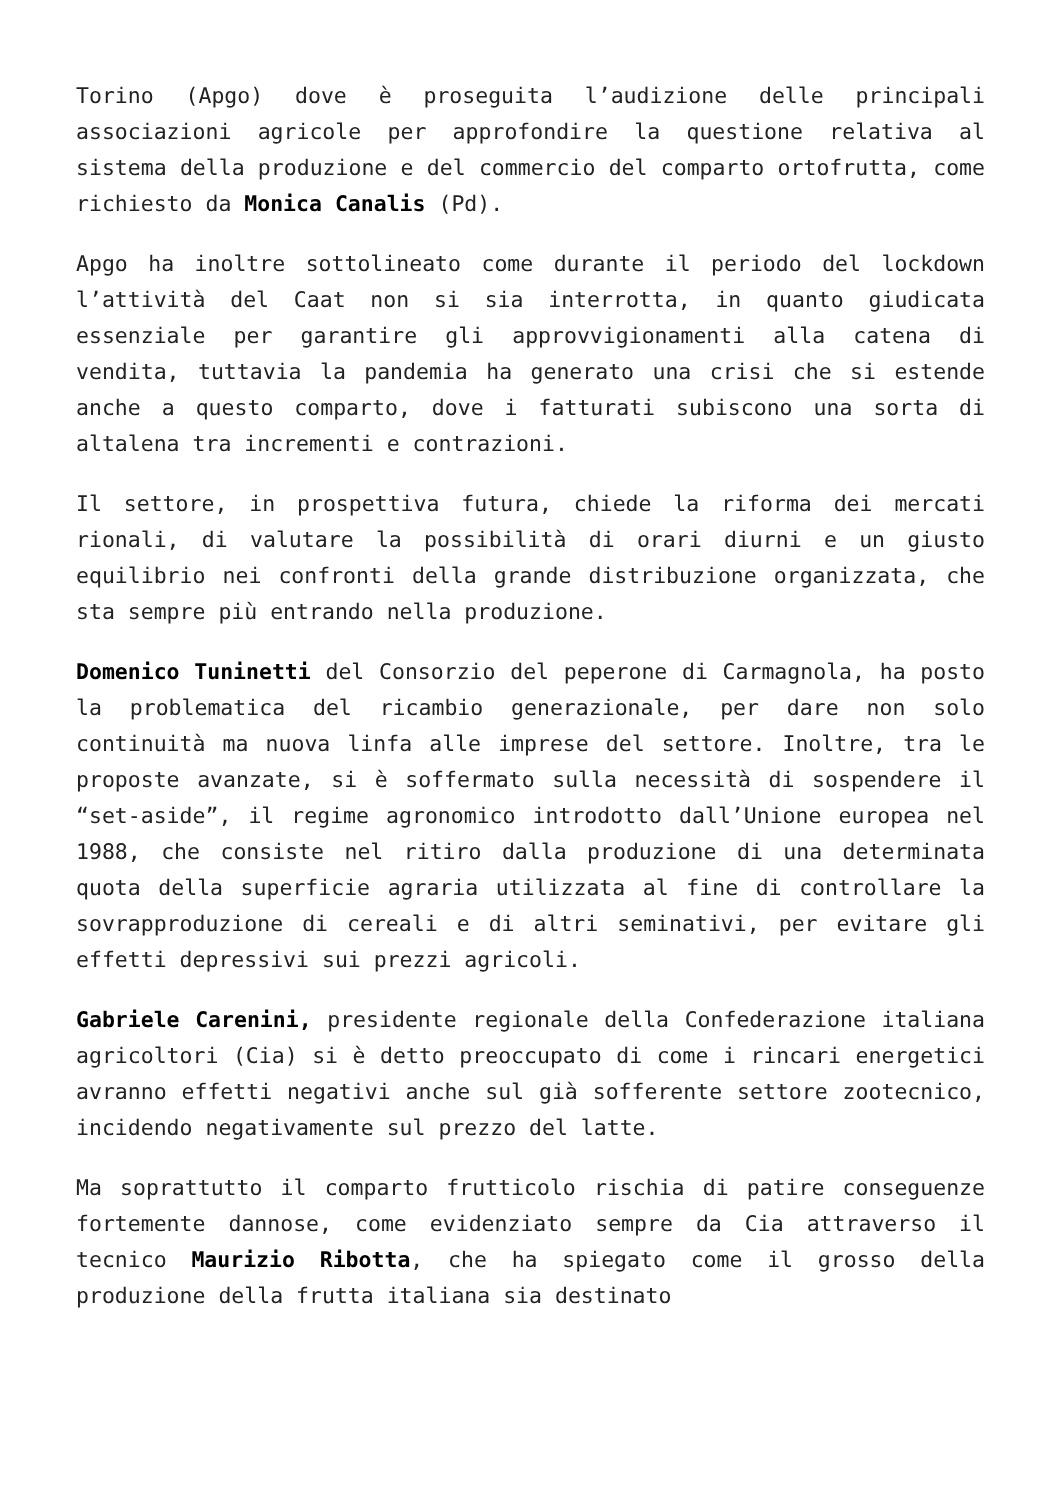Torino (Apgo) dove è proseguita l’audizione delle principali associazioni agricole per approfondire la questione relativa al sistema della produzione e del commercio del comparto ortofrutta, come richiesto da Monica Canalis (Pd).
Apgo ha inoltre sottolineato come durante il periodo del lockdown l’attività del Caat non si sia interrotta, in quanto giudicata essenziale per garantire gli approvvigionamenti alla catena di vendita, tuttavia la pandemia ha generato una crisi che si estende anche a questo comparto, dove i fatturati subiscono una sorta di altalena tra incrementi e contrazioni.
Il settore, in prospettiva futura, chiede la riforma dei mercati rionali, di valutare la possibilità di orari diurni e un giusto equilibrio nei confronti della grande distribuzione organizzata, che sta sempre più entrando nella produzione.
Domenico Tuninetti del Consorzio del peperone di Carmagnola, ha posto la problematica del ricambio generazionale, per dare non solo continuità ma nuova linfa alle imprese del settore. Inoltre, tra le proposte avanzate, si è soffermato sulla necessità di sospendere il “set-aside”, il regime agronomico introdotto dall’Unione europea nel 1988, che consiste nel ritiro dalla produzione di una determinata quota della superficie agraria utilizzata al fine di controllare la sovrapproduzione di cereali e di altri seminativi, per evitare gli effetti depressivi sui prezzi agricoli.
Gabriele Carenini, presidente regionale della Confederazione italiana agricoltori (Cia) si è detto preoccupato di come i rincari energetici avranno effetti negativi anche sul già sofferente settore zootecnico, incidendo negativamente sul prezzo del latte.
Ma soprattutto il comparto frutticolo rischia di patire conseguenze fortemente dannose, come evidenziato sempre da Cia attraverso il tecnico Maurizio Ribotta, che ha spiegato come il grosso della produzione della frutta italiana sia destinato